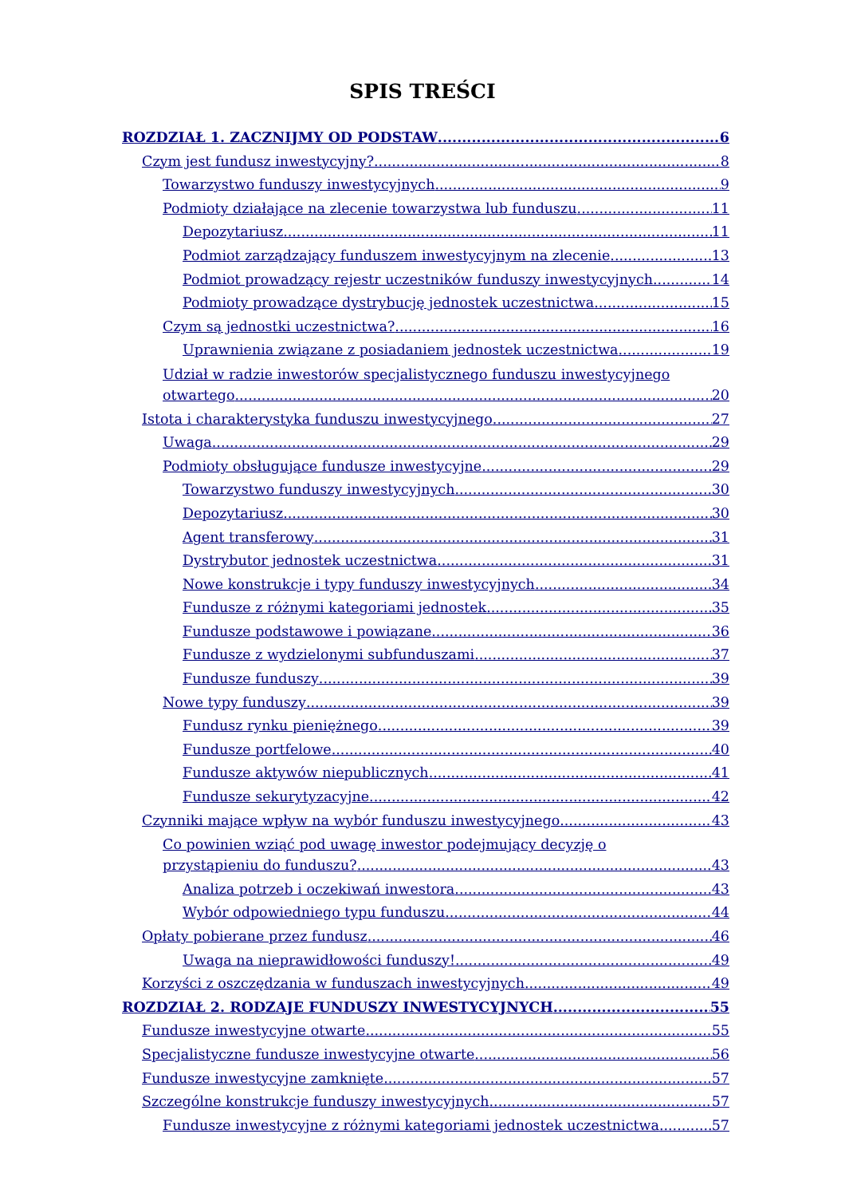SPIS TREŚCI
ROZDZIAŁ 1. ZACZNIJMY OD PODSTAW 6
Czym jest fundusz inwestycyjny? 8
Towarzystwo funduszy inwestycyjnych 9
Podmioty działające na zlecenie towarzystwa lub funduszu 11
Depozytariusz 11
Podmiot zarządzający funduszem inwestycyjnym na zlecenie 13
Podmiot prowadzący rejestr uczestników funduszy inwestycyjnych 14
Podmioty prowadzące dystrybucję jednostek uczestnictwa 15
Czym są jednostki uczestnictwa? 16
Uprawnienia związane z posiadaniem jednostek uczestnictwa 19
Udział w radzie inwestorów specjalistycznego funduszu inwestycyjnego
otwartego 20
Istota i charakterystyka funduszu inwestycyjnego 27
Uwaga 29
Podmioty obsługujące fundusze inwestycyjne 29
Towarzystwo funduszy inwestycyjnych 30
Depozytariusz 30
Agent transferowy 31
Dystrybutor jednostek uczestnictwa 31
Nowe konstrukcje i typy funduszy inwestycyjnych 34
Fundusze z różnymi kategoriami jednostek 35
Fundusze podstawowe i powiązane 36
Fundusze z wydzielonymi subfunduszami 37
Fundusze funduszy 39
Nowe typy funduszy 39
Fundusz rynku pieniężnego 39
Fundusze portfelowe 40
Fundusze aktywów niepublicznych 41
Fundusze sekurytyzacyjne 42
Czynniki mające wpływ na wybór funduszu inwestycyjnego 43
Co powinien wziąć pod uwagę inwestor podejmujący decyzję o
przystąpieniu do funduszu? 43
Analiza potrzeb i oczekiwań inwestora 43
Wybór odpowiedniego typu funduszu 44
Opłaty pobierane przez fundusz 46
Uwaga na nieprawidłowości funduszy! 49
Korzyści z oszczędzania w funduszach inwestycyjnych 49
ROZDZIAŁ 2. RODZAJE FUNDUSZY INWESTYCYJNYCH 55
Fundusze inwestycyjne otwarte 55
Specjalistyczne fundusze inwestycyjne otwarte 56
Fundusze inwestycyjne zamknięte 57
Szczególne konstrukcje funduszy inwestycyjnych 57
Fundusze inwestycyjne z różnymi kategoriami jednostek uczestnictwa 57